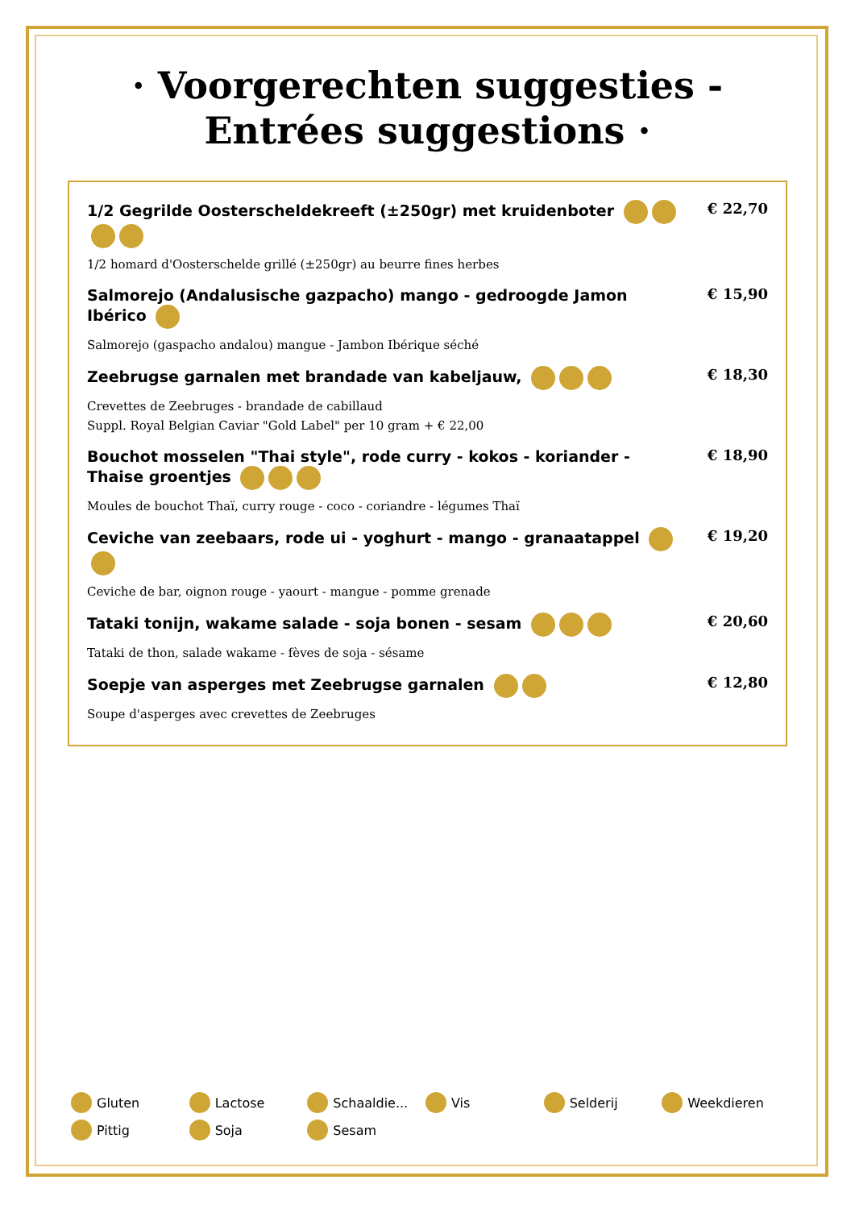· Voorgerechten suggesties - Entrées suggestions ·
1/2 Gegrilde Oosterscheldekreeft (±250gr) met kruidenboter
1/2 homard d'Oosterschelde grillé (±250gr) au beurre fines herbes
€ 22,70
Salmorejo (Andalusische gazpacho) mango - gedroogde Jamon Ibérico
Salmorejo (gaspacho andalou) mangue - Jambon Ibérique séché
€ 15,90
Zeebrugse garnalen met brandade van kabeljauw,
Crevettes de Zeebruges - brandade de cabillaud
Suppl. Royal Belgian Caviar "Gold Label" per 10 gram + € 22,00
€ 18,30
Bouchot mosselen "Thai style", rode curry - kokos - koriander - Thaise groentjes
Moules de bouchot Thaï, curry rouge - coco - coriandre - légumes Thaï
€ 18,90
Ceviche van zeebaars, rode ui - yoghurt - mango - granaatappel
Ceviche de bar, oignon rouge - yaourt - mangue - pomme grenade
€ 19,20
Tataki tonijn, wakame salade - soja bonen - sesam
Tataki de thon, salade wakame - fèves de soja - sésame
€ 20,60
Soepje van asperges met Zeebrugse garnalen
Soupe d'asperges avec crevettes de Zeebruges
€ 12,80
Gluten
Lactose
Schaaldie...
Vis
Selderij
Weekdieren
Pittig
Soja
Sesam